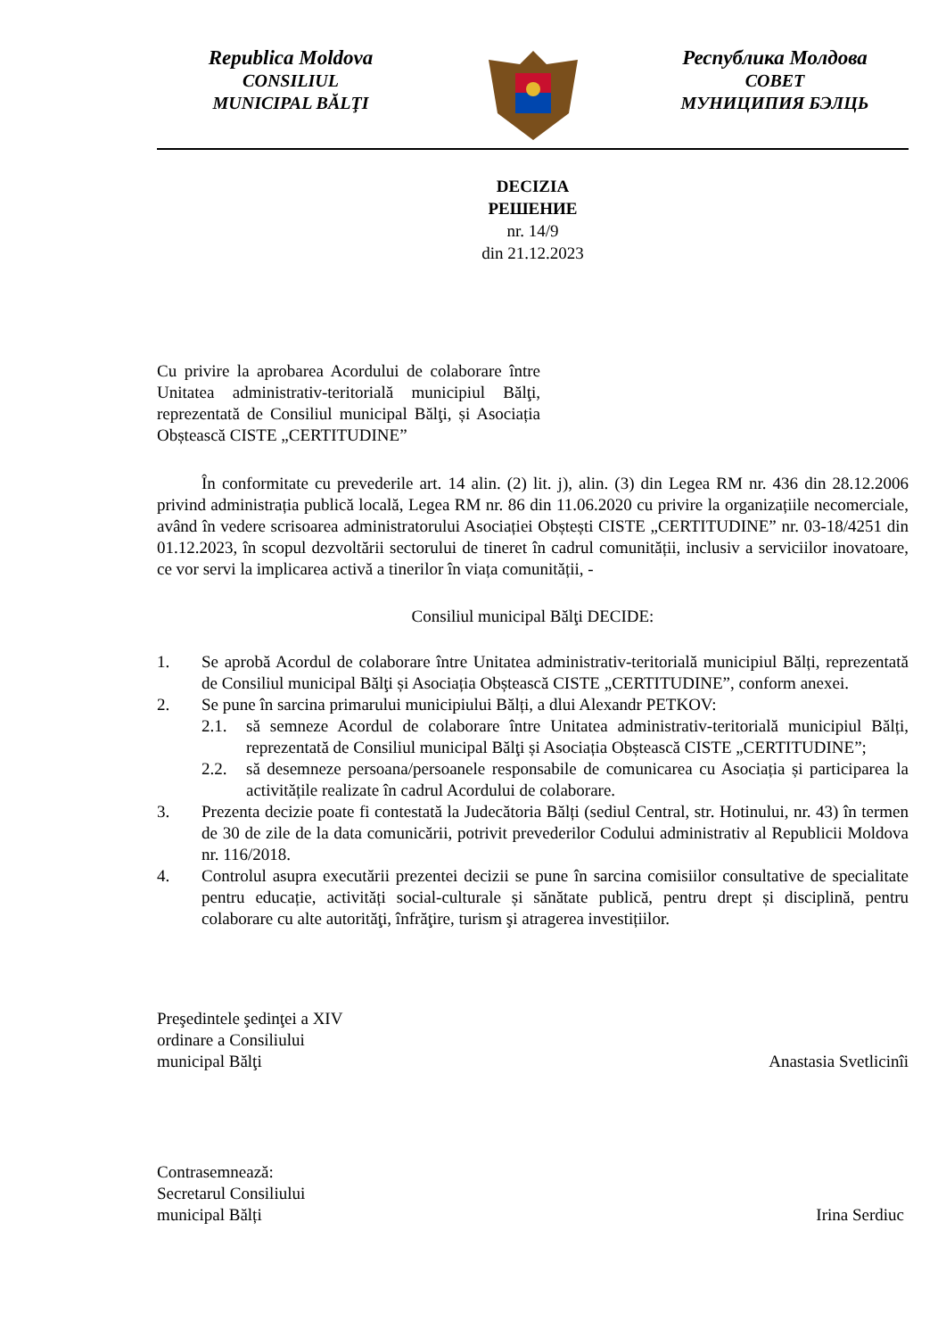Republica Moldova
CONSILIUL
MUNICIPAL BĂLŢI
Республика Молдова
СОВЕТ
МУНИЦИПИЯ БЭЛЦЬ
DECIZIA
РЕШЕНИЕ
nr. 14/9
din 21.12.2023
Cu privire la aprobarea Acordului de colaborare între Unitatea administrativ-teritorială municipiul Bălţi, reprezentată de Consiliul municipal Bălţi, și Asociația Obștească CISTE „CERTITUDINE”
În conformitate cu prevederile art. 14 alin. (2) lit. j), alin. (3) din Legea RM nr. 436 din 28.12.2006 privind administrația publică locală, Legea RM nr. 86 din 11.06.2020 cu privire la organizațiile necomerciale, având în vedere scrisoarea administratorului Asociației Obștești CISTE „CERTITUDINE” nr. 03-18/4251 din 01.12.2023, în scopul dezvoltării sectorului de tineret în cadrul comunității, inclusiv a serviciilor inovatoare, ce vor servi la implicarea activă a tinerilor în viața comunității, -
Consiliul municipal Bălţi DECIDE:
1. Se aprobă Acordul de colaborare între Unitatea administrativ-teritorială municipiul Bălți, reprezentată de Consiliul municipal Bălţi și Asociația Obștească CISTE „CERTITUDINE”, conform anexei.
2. Se pune în sarcina primarului municipiului Bălți, a dlui Alexandr PETKOV:
2.1. să semneze Acordul de colaborare între Unitatea administrativ-teritorială municipiul Bălți, reprezentată de Consiliul municipal Bălţi și Asociația Obștească CISTE „CERTITUDINE”;
2.2. să desemneze persoana/persoanele responsabile de comunicarea cu Asociația și participarea la activitățile realizate în cadrul Acordului de colaborare.
3. Prezenta decizie poate fi contestată la Judecătoria Bălți (sediul Central, str. Hotinului, nr. 43) în termen de 30 de zile de la data comunicării, potrivit prevederilor Codului administrativ al Republicii Moldova nr. 116/2018.
4. Controlul asupra executării prezentei decizii se pune în sarcina comisiilor consultative de specialitate pentru educație, activități social-culturale și sănătate publică, pentru drept și disciplină, pentru colaborare cu alte autorităţi, înfrăţire, turism şi atragerea investițiilor.
Preşedintele şedinţei a XIV
ordinare a Consiliului
municipal Bălţi
Anastasia Svetlicinîi
Contrasemnează:
Secretarul Consiliului
municipal Bălți
Irina Serdiuc